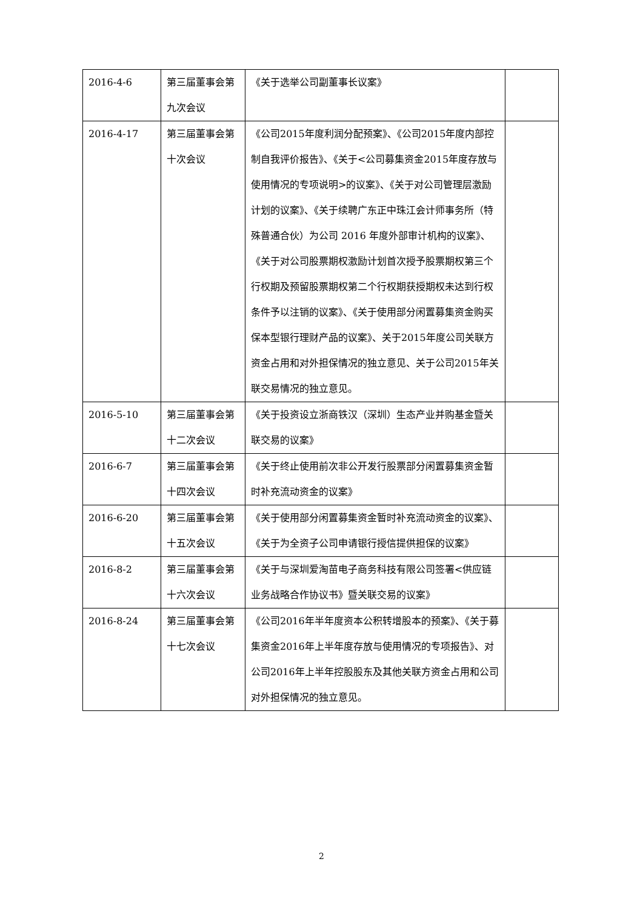| 2016-4-6 | 第三届董事会第九次会议 | 《关于选举公司副董事长议案》 | |
| 2016-4-17 | 第三届董事会第十次会议 | 《公司2015年度利润分配预案》、《公司2015年度内部控制自我评价报告》、《关于<公司募集资金2015年度存放与使用情况的专项说明>的议案》、《关于对公司管理层激励计划的议案》、《关于续聘广东正中珠江会计师事务所（特殊普通合伙）为公司 2016 年度外部审计机构的议案》、《关于对公司股票期权激励计划首次授予股票期权第三个行权期及预留股票期权第二个行权期获授期权未达到行权条件予以注销的议案》、《关于使用部分闲置募集资金购买保本型银行理财产品的议案》、关于2015年度公司关联方资金占用和对外担保情况的独立意见、关于公司2015年关联交易情况的独立意见。 | |
| 2016-5-10 | 第三届董事会第十二次会议 | 《关于投资设立浙商铁汉（深圳）生态产业并购基金暨关联交易的议案》 | |
| 2016-6-7 | 第三届董事会第十四次会议 | 《关于终止使用前次非公开发行股票部分闲置募集资金暂时补充流动资金的议案》 | |
| 2016-6-20 | 第三届董事会第十五次会议 | 《关于使用部分闲置募集资金暂时补充流动资金的议案》、《关于为全资子公司申请银行授信提供担保的议案》 | |
| 2016-8-2 | 第三届董事会第十六次会议 | 《关于与深圳爱淘苗电子商务科技有限公司签署<供应链业务战略合作协议书》暨关联交易的议案》 | |
| 2016-8-24 | 第三届董事会第十七次会议 | 《公司2016年半年度资本公积转增股本的预案》、《关于募集资金2016年上半年度存放与使用情况的专项报告》、对公司2016年上半年控股股东及其他关联方资金占用和公司对外担保情况的独立意见。 | |
2